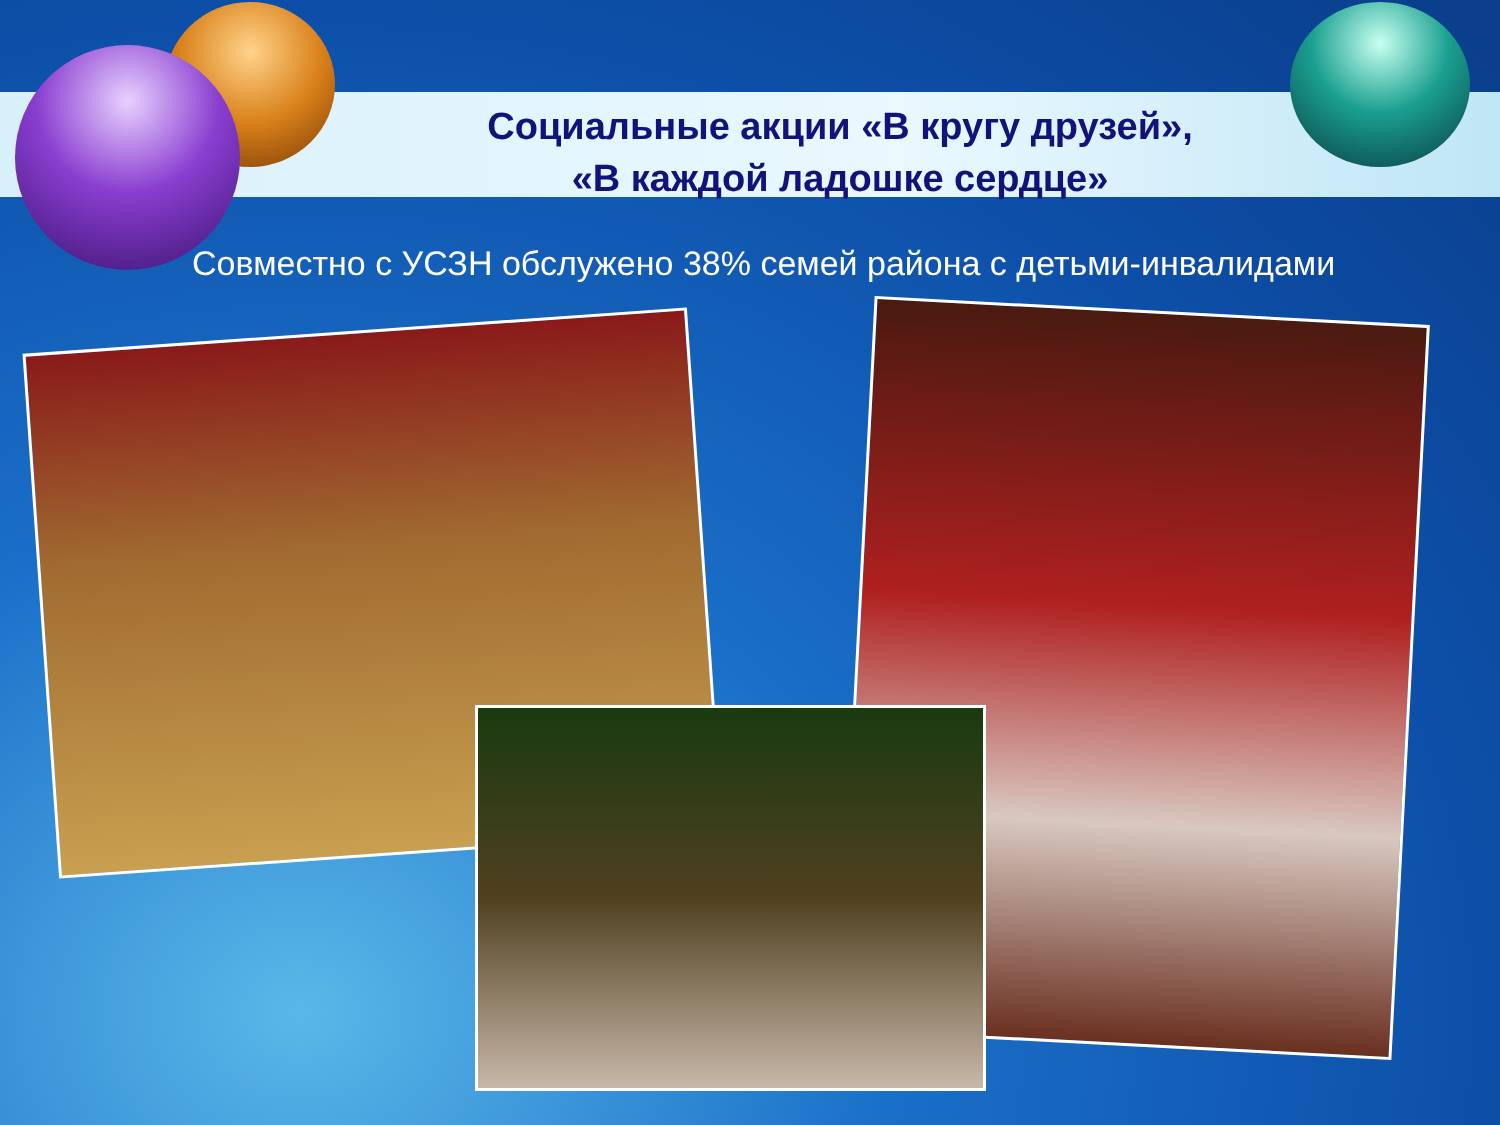Социальные акции «В кругу друзей»,
«В каждой ладошке сердце»
Совместно с УСЗН обслужено 38% семей района с детьми-инвалидами